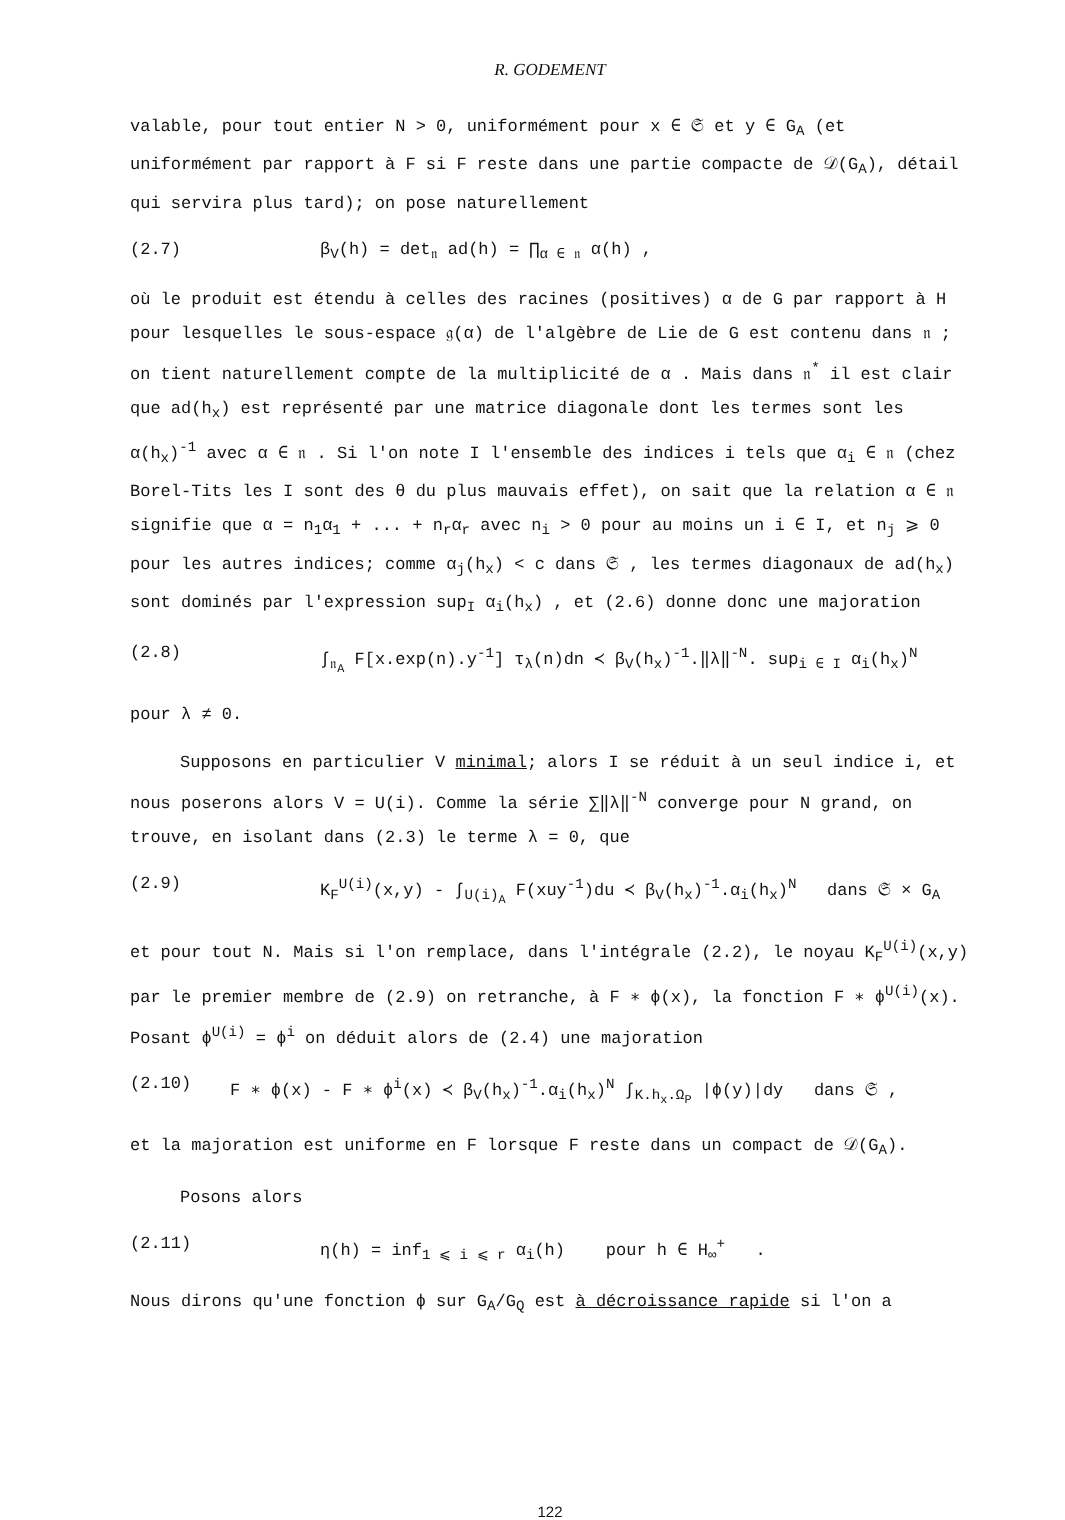R. GODEMENT
valable, pour tout entier N > 0, uniformément pour x ∈ 𝔖 et y ∈ G<sub>A</sub> (et uniformément par rapport à F si F reste dans une partie compacte de 𝒟(G<sub>A</sub>), détail qui servira plus tard); on pose naturellement
(2.7) β<sub>V</sub>(h) = det<sub>𝔫</sub> ad(h) = ∏<sub>α ∈ 𝔫</sub> α(h) ,
où le produit est étendu à celles des racines (positives) α de G par rapport à H pour lesquelles le sous-espace 𝔤(α) de l'algèbre de Lie de G est contenu dans 𝔫 ; on tient naturellement compte de la multiplicité de α . Mais dans 𝔫<sup>*</sup> il est clair que ad(h<sub>x</sub>) est représenté par une matrice diagonale dont les termes sont les α(h<sub>x</sub>)<sup>-1</sup> avec α ∈ 𝔫 . Si l'on note I l'ensemble des indices i tels que α<sub>i</sub> ∈ 𝔫 (chez Borel-Tits les I sont des θ du plus mauvais effet), on sait que la relation α ∈ 𝔫 signifie que α = n<sub>1</sub>α<sub>1</sub> + ... + n<sub>r</sub>α<sub>r</sub> avec n<sub>i</sub> > 0 pour au moins un i ∈ I, et n<sub>j</sub> ⩾ 0 pour les autres indices; comme α<sub>j</sub>(h<sub>x</sub>) < c dans 𝔖 , les termes diagonaux de ad(h<sub>x</sub>) sont dominés par l'expression sup<sub>I</sub> α<sub>i</sub>(h<sub>x</sub>) , et (2.6) donne donc une majoration
(2.8) ∫<sub>𝔫<sub>A</sub></sub> F[x.exp(n).y<sup>-1</sup>] τ<sub>λ</sub>(n)dn ≺ β<sub>V</sub>(h<sub>x</sub>)<sup>-1</sup>.‖λ‖<sup>-N</sup>. sup<sub>i ∈ I</sub> α<sub>i</sub>(h<sub>x</sub>)<sup>N</sup>
pour λ ≠ 0.
Supposons en particulier V minimal; alors I se réduit à un seul indice i, et nous poserons alors V = U(i). Comme la série ∑‖λ‖<sup>-N</sup> converge pour N grand, on trouve, en isolant dans (2.3) le terme λ = 0, que
(2.9) K<sub>F</sub><sup>U(i)</sup>(x,y) - ∫<sub>U(i)<sub>A</sub></sub> F(xuy<sup>-1</sup>)du ≺ β<sub>V</sub>(h<sub>x</sub>)<sup>-1</sup>.α<sub>i</sub>(h<sub>x</sub>)<sup>N</sup> dans 𝔖 × G<sub>A</sub>
et pour tout N. Mais si l'on remplace, dans l'intégrale (2.2), le noyau K<sub>F</sub><sup>U(i)</sup>(x,y) par le premier membre de (2.9) on retranche, à F ∗ ϕ(x), la fonction F ∗ ϕ<sup>U(i)</sup>(x). Posant ϕ<sup>U(i)</sup> = ϕ<sup>i</sup> on déduit alors de (2.4) une majoration
(2.10) F ∗ ϕ(x) - F ∗ ϕ<sup>i</sup>(x) ≺ β<sub>V</sub>(h<sub>x</sub>)<sup>-1</sup>.α<sub>i</sub>(h<sub>x</sub>)<sup>N</sup> ∫<sub>K.h<sub>x</sub>.Ω<sub>P</sub></sub> |ϕ(y)|dy dans 𝔖 ,
et la majoration est uniforme en F lorsque F reste dans un compact de 𝒟(G<sub>A</sub>).
Posons alors
(2.11) η(h) = inf<sub>1 ⩽ i ⩽ r</sub> α<sub>i</sub>(h) pour h ∈ H<sub>∞</sub><sup>+</sup> .
Nous dirons qu'une fonction ϕ sur G<sub>A</sub>/G<sub>Q</sub> est à décroissance rapide si l'on a
122